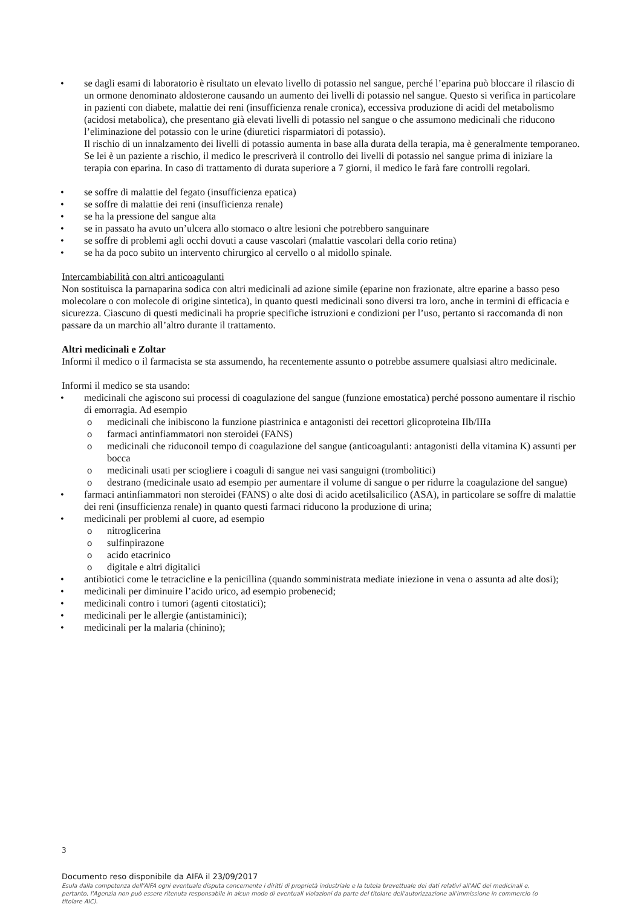se dagli esami di laboratorio è risultato un elevato livello di potassio nel sangue, perché l’eparina può bloccare il rilascio di un ormone denominato aldosterone causando un aumento dei livelli di potassio nel sangue. Questo si verifica in particolare in pazienti con diabete, malattie dei reni (insufficienza renale cronica), eccessiva produzione di acidi del metabolismo (acidosi metabolica), che presentano già elevati livelli di potassio nel sangue o che assumono medicinali che riducono l’eliminazione del potassio con le urine (diuretici risparmiatori di potassio).
Il rischio di un innalzamento dei livelli di potassio aumenta in base alla durata della terapia, ma è generalmente temporaneo.
Se lei è un paziente a rischio, il medico le prescriverà il controllo dei livelli di potassio nel sangue prima di iniziare la terapia con eparina. In caso di trattamento di durata superiore a 7 giorni, il medico le farà fare controlli regolari.
se soffre di malattie del fegato (insufficienza epatica)
se soffre di malattie dei reni (insufficienza renale)
se ha la pressione del sangue alta
se in passato ha avuto un’ulcera allo stomaco o altre lesioni che potrebbero sanguinare
se soffre di problemi agli occhi dovuti a cause vascolari (malattie vascolari della corio retina)
se ha da poco subito un intervento chirurgico al cervello o al midollo spinale.
Intercambiabilità con altri anticoagulanti
Non sostituisca la parnaparina sodica con altri medicinali ad azione simile (eparine non frazionate, altre eparine a basso peso molecolare o con molecole di origine sintetica), in quanto questi medicinali sono diversi tra loro, anche in termini di efficacia e sicurezza. Ciascuno di questi medicinali ha proprie specifiche istruzioni e condizioni per l’uso, pertanto si raccomanda di non passare da un marchio all’altro durante il trattamento.
Altri medicinali e Zoltar
Informi il medico o il farmacista se sta assumendo, ha recentemente assunto o potrebbe assumere qualsiasi altro medicinale.
Informi il medico se sta usando:
medicinali che agiscono sui processi di coagulazione del sangue (funzione emostatica) perché possono aumentare il rischio di emorragia. Ad esempio
o medicinali che inibiscono la funzione piastrinica e antagonisti dei recettori glicoproteina IIb/IIIa
o farmaci antinfiammatori non steroidei (FANS)
o medicinali che riduconoil tempo di coagulazione del sangue (anticoagulanti: antagonisti della vitamina K) assunti per bocca
o medicinali usati per sciogliere i coaguli di sangue nei vasi sanguigni (trombolitici)
o destrano (medicinale usato ad esempio per aumentare il volume di sangue o per ridurre la coagulazione del sangue)
farmaci antinfiammatori non steroidei (FANS) o alte dosi di acido acetilsalicilico (ASA), in particolare se soffre di malattie dei reni (insufficienza renale) in quanto questi farmaci riducono la produzione di urina;
medicinali per problemi al cuore, ad esempio
o nitroglicerina
o sulfinpirazone
o acido etacrinico
o digitale e altri digitalici
antibiotici come le tetracicline e la penicillina (quando somministrata mediate iniezione in vena o assunta ad alte dosi);
medicinali per diminuire l’acido urico, ad esempio probenecid;
medicinali contro i tumori (agenti citostatici);
medicinali per le allergie (antistaminici);
medicinali per la malaria (chinino);
3
Documento reso disponibile da AIFA il 23/09/2017
Esula dalla competenza dell'AIFA ogni eventuale disputa concernente i diritti di proprietà industriale e la tutela brevettuale dei dati relativi all'AIC dei medicinali e, pertanto, l'Agenzia non può essere ritenuta responsabile in alcun modo di eventuali violazioni da parte del titolare dell'autorizzazione all'immissione in commercio (o titolare AIC).